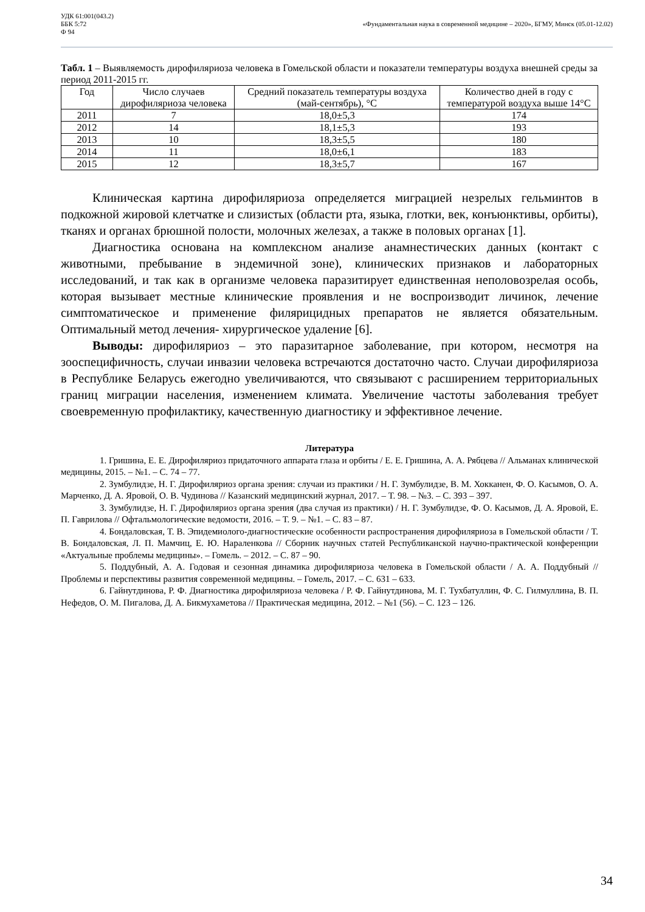УДК 61:001(043.2)
ББК 5:72
Ф 94
«Фундаментальная наука в современной медицине – 2020», БГМУ, Минск (05.01-12.02)
Табл. 1 – Выявляемость дирофиляриоза человека в Гомельской области и показатели температуры воздуха внешней среды за период 2011-2015 гг.
| Год | Число случаев дирофиляриоза человека | Средний показатель температуры воздуха (май-сентябрь), °С | Количество дней в году с температурой воздуха выше 14°С |
| --- | --- | --- | --- |
| 2011 | 7 | 18,0±5,3 | 174 |
| 2012 | 14 | 18,1±5,3 | 193 |
| 2013 | 10 | 18,3±5,5 | 180 |
| 2014 | 11 | 18,0±6,1 | 183 |
| 2015 | 12 | 18,3±5,7 | 167 |
Клиническая картина дирофиляриоза определяется миграцией незрелых гельминтов в подкожной жировой клетчатке и слизистых (области рта, языка, глотки, век, конъюнктивы, орбиты), тканях и органах брюшной полости, молочных железах, а также в половых органах [1].
Диагностика основана на комплексном анализе анамнестических данных (контакт с животными, пребывание в эндемичной зоне), клинических признаков и лабораторных исследований, и так как в организме человека паразитирует единственная неполовозрелая особь, которая вызывает местные клинические проявления и не воспроизводит личинок, лечение симптоматическое и применение филярицидных препаратов не является обязательным. Оптимальный метод лечения- хирургическое удаление [6].
Выводы: дирофиляриоз – это паразитарное заболевание, при котором, несмотря на зооспецифичность, случаи инвазии человека встречаются достаточно часто. Случаи дирофиляриоза в Республике Беларусь ежегодно увеличиваются, что связывают с расширением территориальных границ миграции населения, изменением климата. Увеличение частоты заболевания требует своевременную профилактику, качественную диагностику и эффективное лечение.
Литература
1. Гришина, Е. Е. Дирофиляриоз придаточного аппарата глаза и орбиты / Е. Е. Гришина, А. А. Рябцева // Альманах клинической медицины, 2015. – №1. – С. 74 – 77.
2. Зумбулидзе, Н. Г. Дирофиляриоз органа зрения: случаи из практики / Н. Г. Зумбулидзе, В. М. Хокканен, Ф. О. Касымов, О. А. Марченко, Д. А. Яровой, О. В. Чудинова // Казанский медицинский журнал, 2017. – Т. 98. – №3. – С. 393 – 397.
3. Зумбулидзе, Н. Г. Дирофиляриоз органа зрения (два случая из практики) / Н. Г. Зумбулидзе, Ф. О. Касымов, Д. А. Яровой, Е. П. Гаврилова // Офтальмологические ведомости, 2016. – Т. 9. – №1. – С. 83 – 87.
4. Бондаловская, Т. В. Эпидемиолого-диагностические особенности распространения дирофиляриоза в Гомельской области / Т. В. Бондаловская, Л. П. Мамчиц, Е. Ю. Нараленкова // Сборник научных статей Республиканской научно-практической конференции «Актуальные проблемы медицины». – Гомель. – 2012. – С. 87 – 90.
5. Поддубный, А. А. Годовая и сезонная динамика дирофиляриоза человека в Гомельской области / А. А. Поддубный // Проблемы и перспективы развития современной медицины. – Гомель, 2017. – С. 631 – 633.
6. Гайнутдинова, Р. Ф. Диагностика дирофиляриоза человека / Р. Ф. Гайнутдинова, М. Г. Тухбатуллин, Ф. С. Гилмуллина, В. П. Нефедов, О. М. Пигалова, Д. А. Бикмухаметова // Практическая медицина, 2012. – №1 (56). – С. 123 – 126.
34